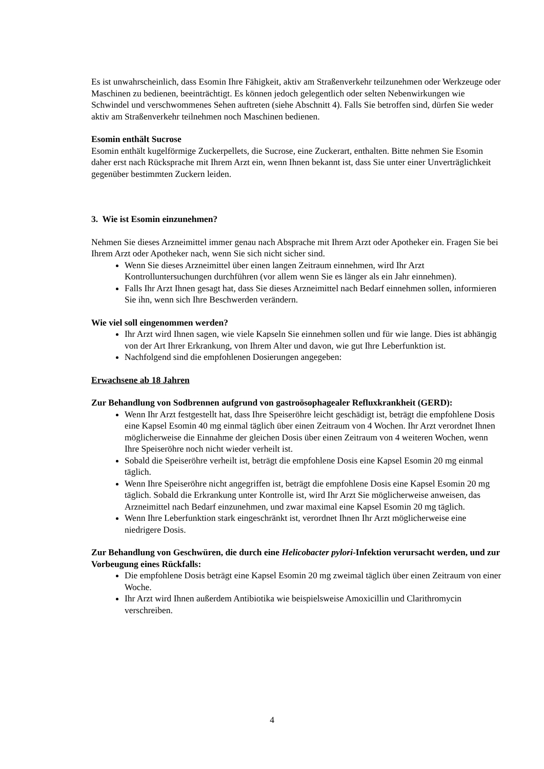Es ist unwahrscheinlich, dass Esomin Ihre Fähigkeit, aktiv am Straßenverkehr teilzunehmen oder Werkzeuge oder Maschinen zu bedienen, beeinträchtigt. Es können jedoch gelegentlich oder selten Nebenwirkungen wie Schwindel und verschwommenes Sehen auftreten (siehe Abschnitt 4). Falls Sie betroffen sind, dürfen Sie weder aktiv am Straßenverkehr teilnehmen noch Maschinen bedienen.
Esomin enthält Sucrose
Esomin enthält kugelförmige Zuckerpellets, die Sucrose, eine Zuckerart, enthalten. Bitte nehmen Sie Esomin daher erst nach Rücksprache mit Ihrem Arzt ein, wenn Ihnen bekannt ist, dass Sie unter einer Unverträglichkeit gegenüber bestimmten Zuckern leiden.
3. Wie ist Esomin einzunehmen?
Nehmen Sie dieses Arzneimittel immer genau nach Absprache mit Ihrem Arzt oder Apotheker ein. Fragen Sie bei Ihrem Arzt oder Apotheker nach, wenn Sie sich nicht sicher sind.
Wenn Sie dieses Arzneimittel über einen langen Zeitraum einnehmen, wird Ihr Arzt Kontrolluntersuchungen durchführen (vor allem wenn Sie es länger als ein Jahr einnehmen).
Falls Ihr Arzt Ihnen gesagt hat, dass Sie dieses Arzneimittel nach Bedarf einnehmen sollen, informieren Sie ihn, wenn sich Ihre Beschwerden verändern.
Wie viel soll eingenommen werden?
Ihr Arzt wird Ihnen sagen, wie viele Kapseln Sie einnehmen sollen und für wie lange. Dies ist abhängig von der Art Ihrer Erkrankung, von Ihrem Alter und davon, wie gut Ihre Leberfunktion ist.
Nachfolgend sind die empfohlenen Dosierungen angegeben:
Erwachsene ab 18 Jahren
Zur Behandlung von Sodbrennen aufgrund von gastroösophagealer Refluxkrankheit (GERD):
Wenn Ihr Arzt festgestellt hat, dass Ihre Speiseröhre leicht geschädigt ist, beträgt die empfohlene Dosis eine Kapsel Esomin 40 mg einmal täglich über einen Zeitraum von 4 Wochen. Ihr Arzt verordnet Ihnen möglicherweise die Einnahme der gleichen Dosis über einen Zeitraum von 4 weiteren Wochen, wenn Ihre Speiseröhre noch nicht wieder verheilt ist.
Sobald die Speiseröhre verheilt ist, beträgt die empfohlene Dosis eine Kapsel Esomin 20 mg einmal täglich.
Wenn Ihre Speiseröhre nicht angegriffen ist, beträgt die empfohlene Dosis eine Kapsel Esomin 20 mg täglich. Sobald die Erkrankung unter Kontrolle ist, wird Ihr Arzt Sie möglicherweise anweisen, das Arzneimittel nach Bedarf einzunehmen, und zwar maximal eine Kapsel Esomin 20 mg täglich.
Wenn Ihre Leberfunktion stark eingeschränkt ist, verordnet Ihnen Ihr Arzt möglicherweise eine niedrigere Dosis.
Zur Behandlung von Geschwüren, die durch eine Helicobacter pylori-Infektion verursacht werden, und zur Vorbeugung eines Rückfalls:
Die empfohlene Dosis beträgt eine Kapsel Esomin 20 mg zweimal täglich über einen Zeitraum von einer Woche.
Ihr Arzt wird Ihnen außerdem Antibiotika wie beispielsweise Amoxicillin und Clarithromycin verschreiben.
4